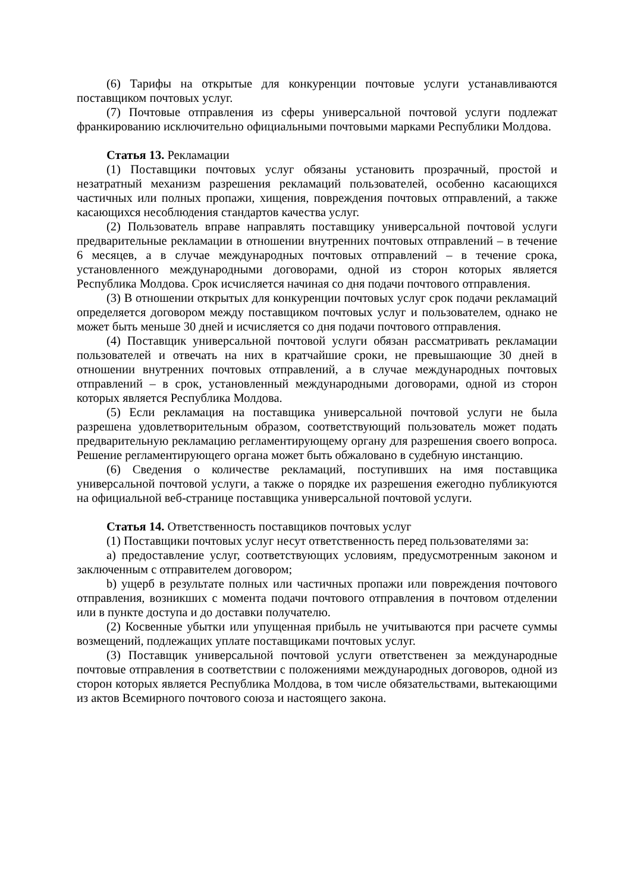(6) Тарифы на открытые для конкуренции почтовые услуги устанавливаются поставщиком почтовых услуг.
(7) Почтовые отправления из сферы универсальной почтовой услуги подлежат франкированию исключительно официальными почтовыми марками Республики Молдова.
Статья 13. Рекламации
(1) Поставщики почтовых услуг обязаны установить прозрачный, простой и незатратный механизм разрешения рекламаций пользователей, особенно касающихся частичных или полных пропажи, хищения, повреждения почтовых отправлений, а также касающихся несоблюдения стандартов качества услуг.
(2) Пользователь вправе направлять поставщику универсальной почтовой услуги предварительные рекламации в отношении внутренних почтовых отправлений – в течение 6 месяцев, а в случае международных почтовых отправлений – в течение срока, установленного международными договорами, одной из сторон которых является Республика Молдова. Срок исчисляется начиная со дня подачи почтового отправления.
(3) В отношении открытых для конкуренции почтовых услуг срок подачи рекламаций определяется договором между поставщиком почтовых услуг и пользователем, однако не может быть меньше 30 дней и исчисляется со дня подачи почтового отправления.
(4) Поставщик универсальной почтовой услуги обязан рассматривать рекламации пользователей и отвечать на них в кратчайшие сроки, не превышающие 30 дней в отношении внутренних почтовых отправлений, а в случае международных почтовых отправлений – в срок, установленный международными договорами, одной из сторон которых является Республика Молдова.
(5) Если рекламация на поставщика универсальной почтовой услуги не была разрешена удовлетворительным образом, соответствующий пользователь может подать предварительную рекламацию регламентирующему органу для разрешения своего вопроса. Решение регламентирующего органа может быть обжаловано в судебную инстанцию.
(6) Сведения о количестве рекламаций, поступивших на имя поставщика универсальной почтовой услуги, а также о порядке их разрешения ежегодно публикуются на официальной веб-странице поставщика универсальной почтовой услуги.
Статья 14. Ответственность поставщиков почтовых услуг
(1) Поставщики почтовых услуг несут ответственность перед пользователями за:
a) предоставление услуг, соответствующих условиям, предусмотренным законом и заключенным с отправителем договором;
b) ущерб в результате полных или частичных пропажи или повреждения почтового отправления, возникших с момента подачи почтового отправления в почтовом отделении или в пункте доступа и до доставки получателю.
(2) Косвенные убытки или упущенная прибыль не учитываются при расчете суммы возмещений, подлежащих уплате поставщиками почтовых услуг.
(3) Поставщик универсальной почтовой услуги ответственен за международные почтовые отправления в соответствии с положениями международных договоров, одной из сторон которых является Республика Молдова, в том числе обязательствами, вытекающими из актов Всемирного почтового союза и настоящего закона.